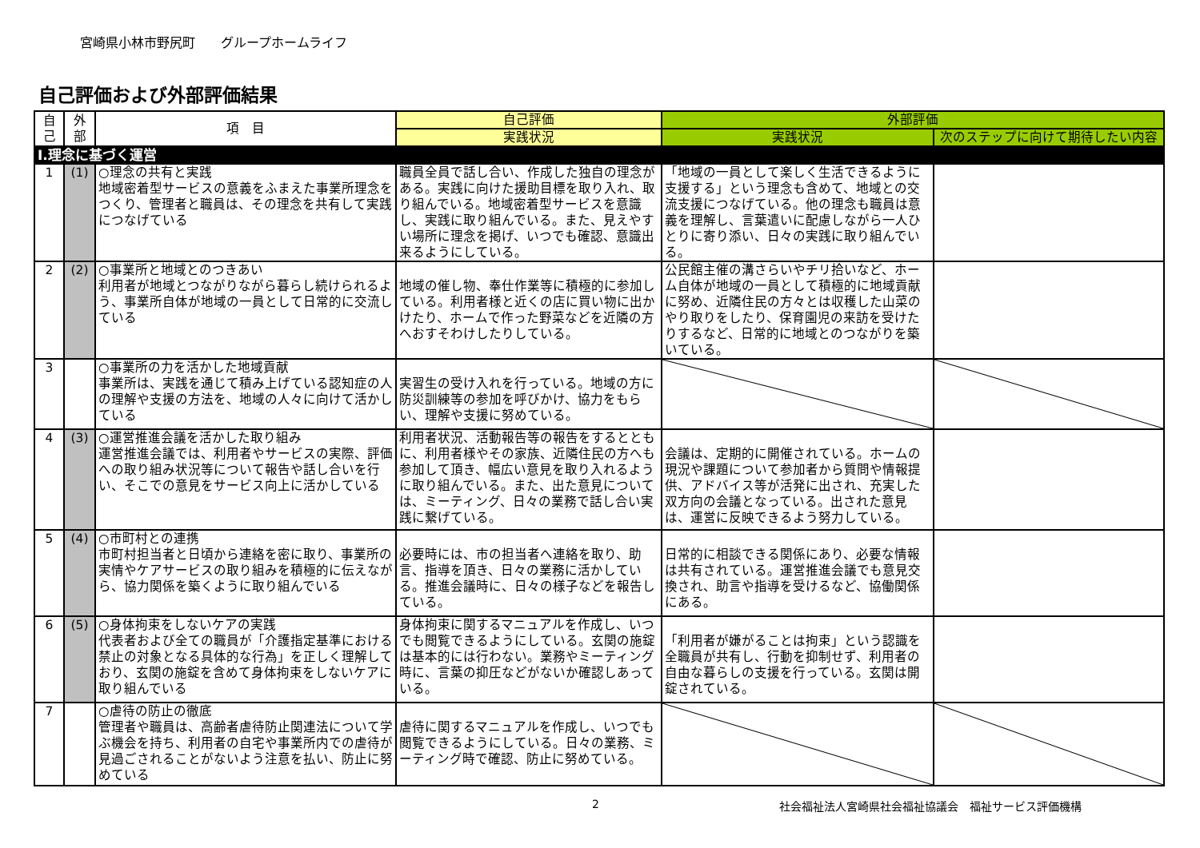宮崎県小林市野尻町　　グループホームライフ
自己評価および外部評価結果
| 自己 | 外部 | 項 目 | 自己評価 | 外部評価 | |
| --- | --- | --- | --- | --- | --- |
| | | | 実践状況 | 実践状況 | 次のステップに向けて期待したい内容 |
| Ⅰ.理念に基づく運営 | | | | | |
| 1 | (1) | ○理念の共有と実践 地域密着型サービスの意義をふまえた事業所理念をつくり、管理者と職員は、その理念を共有して実践につなげている | 職員全員で話し合い、作成した独自の理念がある。実践に向けた援助目標を取り入れ、取り組んでいる。地域密着型サービスを意識し、実践に取り組んでいる。また、見えやすい場所に理念を掲げ、いつでも確認、意識出来るようにしている。 | 「地域の一員として楽しく生活できるように支援する」という理念も含めて、地域との交流支援につなげている。他の理念も職員は意義を理解し、言葉遣いに配慮しながら一人ひとりに寄り添い、日々の実践に取り組んでいる。 | |
| 2 | (2) | ○事業所と地域とのつきあい 利用者が地域とつながりながら暮らし続けられるよう、事業所自体が地域の一員として日常的に交流している | 地域の催し物、奉仕作業等に積極的に参加している。利用者様と近くの店に買い物に出かけたり、ホームで作った野菜などを近隣の方へおすそわけしたりしている。 | 公民館主催の溝さらいやチリ拾いなど、ホーム自体が地域の一員として積極的に地域貢献に努め、近隣住民の方々とは収穫した山菜のやり取りをしたり、保育園児の来訪を受けたりするなど、日常的に地域とのつながりを築いている。 | |
| 3 | | ○事業所の力を活かした地域貢献 事業所は、実践を通じて積み上げている認知症の人の理解や支援の方法を、地域の人々に向けて活かしている | 実習生の受け入れを行っている。地域の方に防災訓練等の参加を呼びかけ、協力をもらい、理解や支援に努めている。 | | |
| 4 | (3) | ○運営推進会議を活かした取り組み 運営推進会議では、利用者やサービスの実際、評価への取り組み状況等について報告や話し合いを行い、そこでの意見をサービス向上に活かしている | 利用者状況、活動報告等の報告をするとともに、利用者様やその家族、近隣住民の方へも参加して頂き、幅広い意見を取り入れるように取り組んでいる。また、出た意見については、ミーティング、日々の業務で話し合い実践に繋げている。 | 会議は、定期的に開催されている。ホームの現況や課題について参加者から質問や情報提供、アドバイス等が活発に出され、充実した双方向の会議となっている。出された意見は、運営に反映できるよう努力している。 | |
| 5 | (4) | ○市町村との連携 市町村担当者と日頃から連絡を密に取り、事業所の実情やケアサービスの取り組みを積極的に伝えながら、協力関係を築くように取り組んでいる | 必要時には、市の担当者へ連絡を取り、助言、指導を頂き、日々の業務に活かしている。推進会議時に、日々の様子などを報告している。 | 日常的に相談できる関係にあり、必要な情報は共有されている。運営推進会議でも意見交換され、助言や指導を受けるなど、協働関係にある。 | |
| 6 | (5) | ○身体拘束をしないケアの実践 代表者および全ての職員が「介護指定基準における禁止の対象となる具体的な行為」を正しく理解しており、玄関の施錠を含めて身体拘束をしないケアに取り組んでいる | 身体拘束に関するマニュアルを作成し、いつでも閲覧できるようにしている。玄関の施錠は基本的には行わない。業務やミーティング時に、言葉の抑圧などがないか確認しあっている。 | 「利用者が嫌がることは拘束」という認識を全職員が共有し、行動を抑制せず、利用者の自由な暮らしの支援を行っている。玄関は開錠されている。 | |
| 7 | | ○虐待の防止の徹底 管理者や職員は、高齢者虐待防止関連法について学ぶ機会を持ち、利用者の自宅や事業所内での虐待が見過ごされることがないよう注意を払い、防止に努めている | 虐待に関するマニュアルを作成し、いつでも閲覧できるようにしている。日々の業務、ミーティング時で確認、防止に努めている。 | | |
2 社会福祉法人宮崎県社会福祉協議会　福祉サービス評価機構